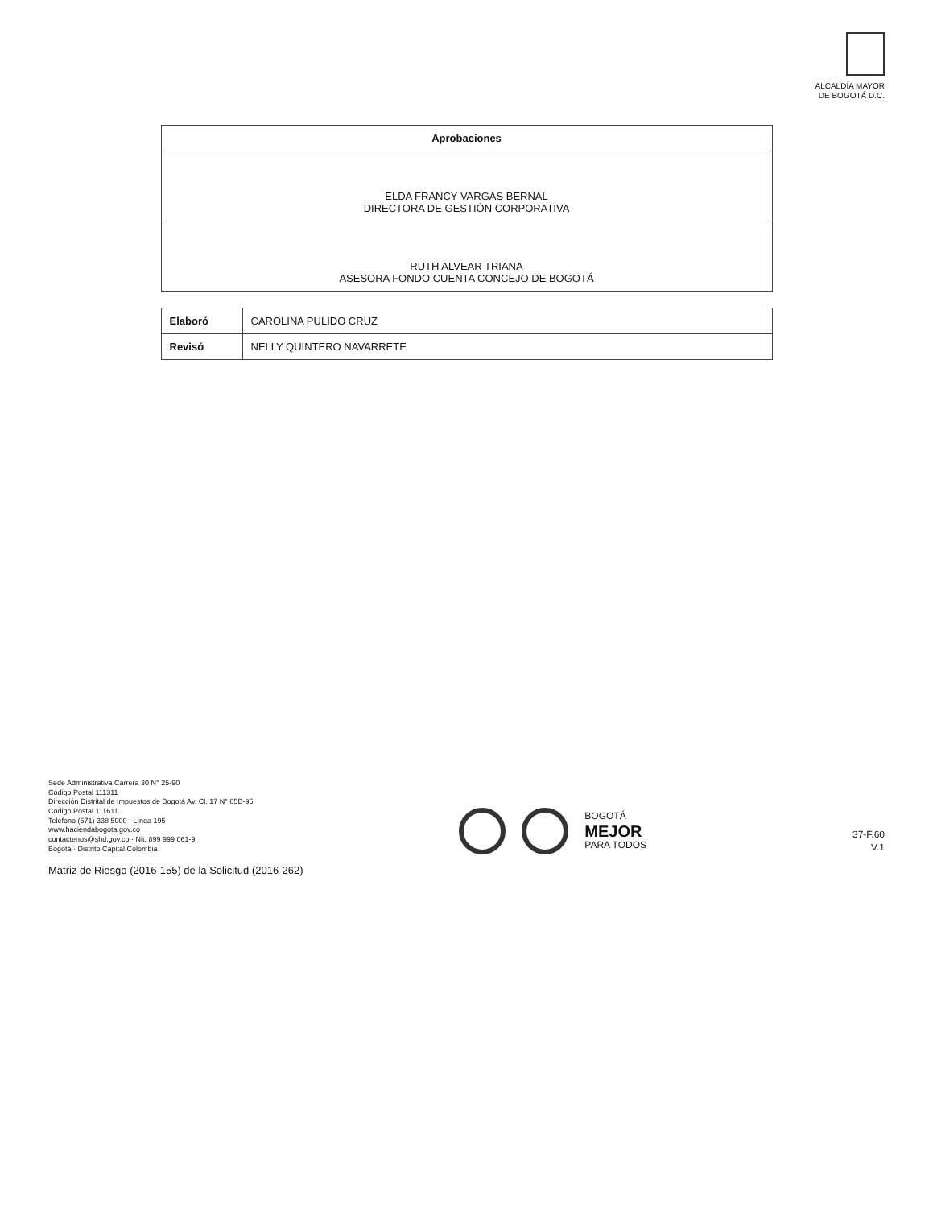ALCALDÍA MAYOR
DE BOGOTÁ D.C.
| Aprobaciones |
| --- |
| ELDA FRANCY VARGAS BERNAL DIRECTORA DE GESTIÓN CORPORATIVA |
| RUTH ALVEAR TRIANA ASESORA FONDO CUENTA CONCEJO DE BOGOTÁ |
| Elaboró | CAROLINA PULIDO CRUZ |
| Revisó | NELLY QUINTERO NAVARRETE |
Sede Administrativa Carrera 30 N° 25-90
Código Postal 111311
Dirección Distrital de Impuestos de Bogotá Av. Cl. 17 N° 65B-95
Código Postal 111611
Teléfono (571) 338 5000 · Línea 195
www.haciendabogota.gov.co
contactenos@shd.gov.co · Nit. 899 999 061-9
Bogotá · Distrito Capital Colombia
BOGOTÁ
MEJOR
PARA TODOS
37-F.60
V.1
Matriz de Riesgo (2016-155) de la Solicitud (2016-262)